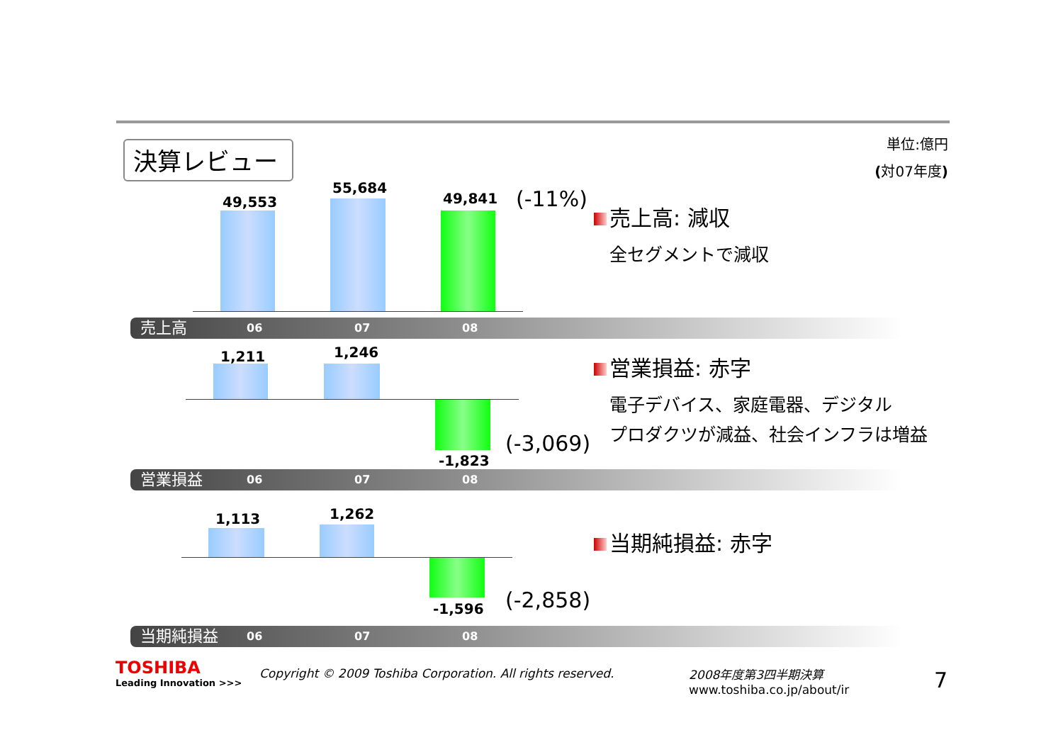決算レビュー
単位:億円
(対07年度)
49,553
55,684
49,841 (-11%)
売上高
06 07 08
売上高: 減収
全セグメントで減収
1,211 1,246
-1,823
(-3,069)
営業損益
06 07 08
営業損益: 赤字
電子デバイス、家庭電器、デジタル
プロダクツが減益、社会インフラは増益
1,113 1,262
-1,596 (-2,858)
当期純損益
06 07 08
当期純損益: 赤字
TOSHIBA
Leading Innovation >>>
Copyright © 2009 Toshiba Corporation. All rights reserved.
2008年度第3四半期決算
www.toshiba.co.jp/about/ir
7